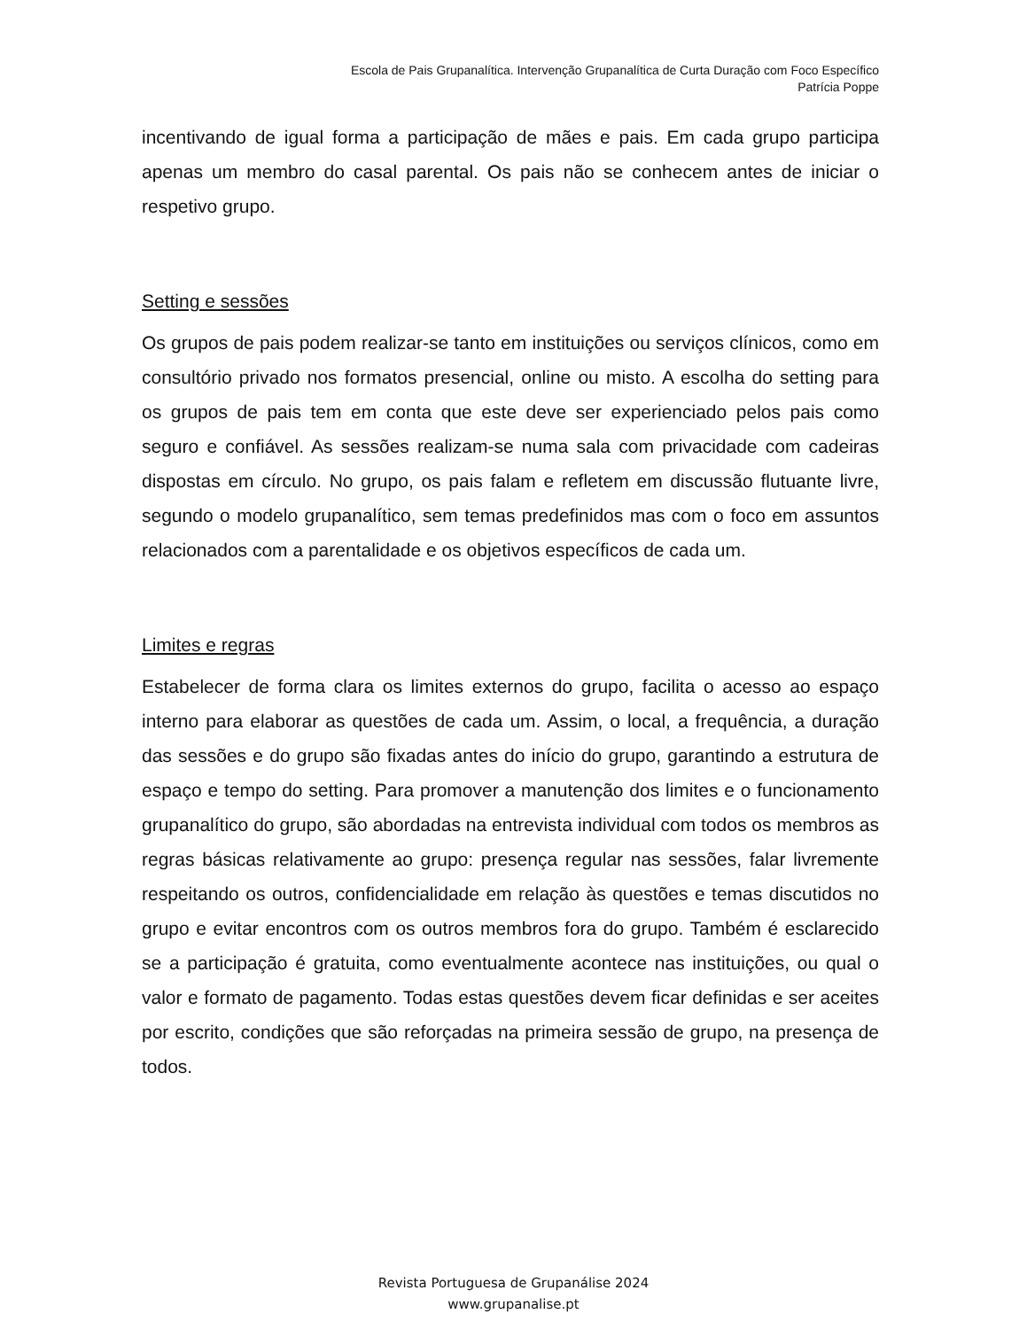Escola de Pais Grupanalítica. Intervenção Grupanalítica de Curta Duração com Foco Específico
Patrícia Poppe
incentivando de igual forma a participação de mães e pais. Em cada grupo participa apenas um membro do casal parental. Os pais não se conhecem antes de iniciar o respetivo grupo.
Setting e sessões
Os grupos de pais podem realizar-se tanto em instituições ou serviços clínicos, como em consultório privado nos formatos presencial, online ou misto. A escolha do setting para os grupos de pais tem em conta que este deve ser experienciado pelos pais como seguro e confiável. As sessões realizam-se numa sala com privacidade com cadeiras dispostas em círculo. No grupo, os pais falam e refletem em discussão flutuante livre, segundo o modelo grupanalítico, sem temas predefinidos mas com o foco em assuntos relacionados com a parentalidade e os objetivos específicos de cada um.
Limites e regras
Estabelecer de forma clara os limites externos do grupo, facilita o acesso ao espaço interno para elaborar as questões de cada um. Assim, o local, a frequência, a duração das sessões e do grupo são fixadas antes do início do grupo, garantindo a estrutura de espaço e tempo do setting. Para promover a manutenção dos limites e o funcionamento grupanalítico do grupo, são abordadas na entrevista individual com todos os membros as regras básicas relativamente ao grupo: presença regular nas sessões, falar livremente respeitando os outros, confidencialidade em relação às questões e temas discutidos no grupo e evitar encontros com os outros membros fora do grupo. Também é esclarecido se a participação é gratuita, como eventualmente acontece nas instituições, ou qual o valor e formato de pagamento. Todas estas questões devem ficar definidas e ser aceites por escrito, condições que são reforçadas na primeira sessão de grupo, na presença de todos.
Revista Portuguesa de Grupanálise 2024
www.grupanalise.pt